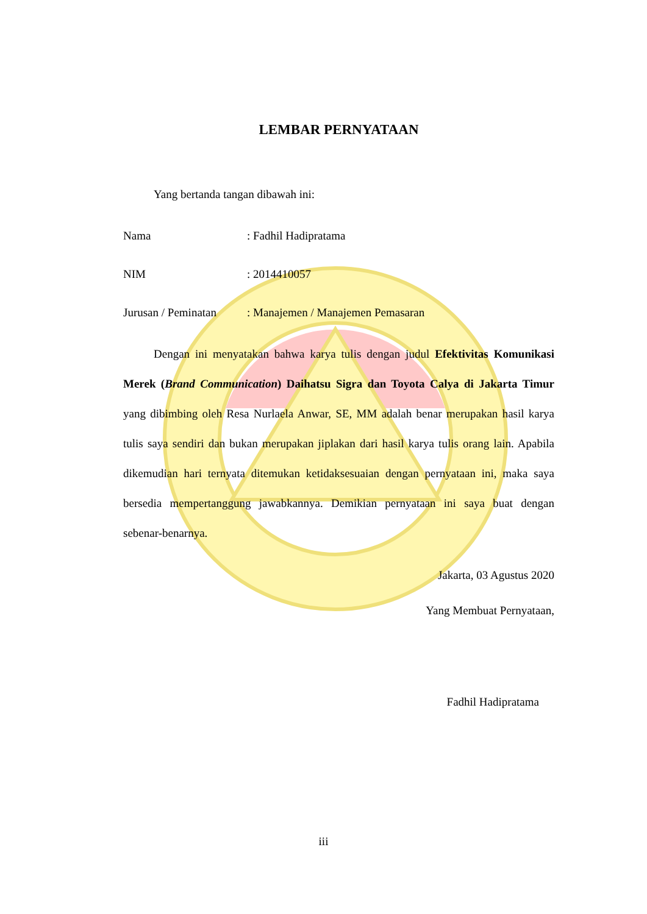LEMBAR PERNYATAAN
Yang bertanda tangan dibawah ini:
| Nama | : Fadhil Hadipratama |
| NIM | : 2014410057 |
| Jurusan / Peminatan | : Manajemen / Manajemen Pemasaran |
Dengan ini menyatakan bahwa karya tulis dengan judul Efektivitas Komunikasi Merek (Brand Communication) Daihatsu Sigra dan Toyota Calya di Jakarta Timur yang dibimbing oleh Resa Nurlaela Anwar, SE, MM adalah benar merupakan hasil karya tulis saya sendiri dan bukan merupakan jiplakan dari hasil karya tulis orang lain. Apabila dikemudian hari ternyata ditemukan ketidaksesuaian dengan pernyataan ini, maka saya bersedia mempertanggung jawabkannya. Demikian pernyataan ini saya buat dengan sebenar-benarnya.
Jakarta, 03 Agustus 2020
Yang Membuat Pernyataan,
Fadhil Hadipratama
iii